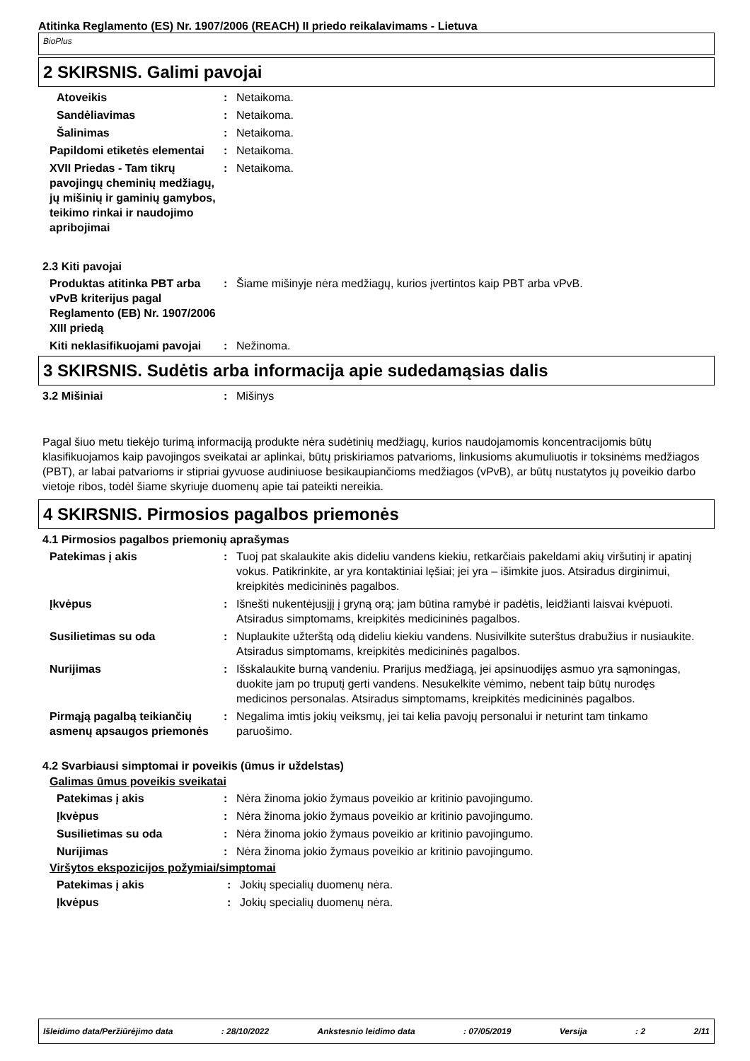Atitinka Reglamento (ES) Nr. 1907/2006 (REACH) II priedo reikalavimams - Lietuva
BioPlus
2 SKIRSNIS. Galimi pavojai
Atoveikis : Netaikoma.
Sandėliavimas : Netaikoma.
Šalinimas : Netaikoma.
Papildomi etiketės elementai
: Netaikoma.
XVII Priedas - Tam tikrų pavojingų cheminių medžiagų, jų mišinių ir gaminių gamybos, teikimo rinkai ir naudojimo apribojimai
: Netaikoma.
2.3 Kiti pavojai
Produktas atitinka PBT arba vPvB kriterijus pagal Reglamento (EB) Nr. 1907/2006 XIII priedą
: Šiame mišinyje nėra medžiagų, kurios įvertintos kaip PBT arba vPvB.
Kiti neklasifikuojami pavojai
: Nežinoma.
3 SKIRSNIS. Sudėtis arba informacija apie sudedamąsias dalis
3.2 Mišiniai : Mišinys
Pagal šiuo metu tiekėjo turimą informaciją produkte nėra sudėtinių medžiagų, kurios naudojamomis koncentracijomis būtų klasifikuojamos kaip pavojingos sveikatai ar aplinkai, būtų priskiriamos patvarioms, linkusioms akumuliuotis ir toksinėms medžiagos (PBT), ar labai patvarioms ir stipriai gyvuose audiniuose besikaupiančioms medžiagos (vPvB), ar būtų nustatytos jų poveikio darbo vietoje ribos, todėl šiame skyriuje duomenų apie tai pateikti nereikia.
4 SKIRSNIS. Pirmosios pagalbos priemonės
4.1 Pirmosios pagalbos priemonių aprašymas
Patekimas į akis : Tuoj pat skalaukite akis dideliu vandens kiekiu, retkarčiais pakeldami akių viršutinį ir apatinį vokus. Patikrinkite, ar yra kontaktiniai lęšiai; jei yra – išimkite juos. Atsiradus dirginimui, kreipkitės medicininės pagalbos.
Įkvėpus : Išnešti nukentėjusįjį į gryną orą; jam būtina ramybė ir padėtis, leidžianti laisvai kvėpuoti. Atsiradus simptomams, kreipkitės medicininės pagalbos.
Susilietimas su oda : Nuplaukite užterštą odą dideliu kiekiu vandens. Nusivilkite suterštus drabužius ir nusiaukite. Atsiradus simptomams, kreipkitės medicininės pagalbos.
Nurijimas : Išskalaukite burną vandeniu. Prarijus medžiagą, jei apsinuodijęs asmuo yra sąmoningas, duokite jam po truputį gerti vandens. Nesukelkite vėmimo, nebent taip būtų nurodęs medicinos personalas. Atsiradus simptomams, kreipkitės medicininės pagalbos.
Pirmąją pagalbą teikiančių asmenų apsaugos priemonės
: Negalima imtis jokių veiksmų, jei tai kelia pavojų personalui ir neturint tam tinkamo paruošimo.
4.2 Svarbiausi simptomai ir poveikis (ūmus ir uždelstas)
Galimas ūmus poveikis sveikatai
Patekimas į akis : Nėra žinoma jokio žymaus poveikio ar kritinio pavojingumo.
Įkvėpus : Nėra žinoma jokio žymaus poveikio ar kritinio pavojingumo.
Susilietimas su oda : Nėra žinoma jokio žymaus poveikio ar kritinio pavojingumo.
Nurijimas : Nėra žinoma jokio žymaus poveikio ar kritinio pavojingumo.
Viršytos ekspozicijos požymiai/simptomai
Patekimas į akis : Jokių specialių duomenų nėra.
Įkvėpus : Jokių specialių duomenų nėra.
Išleidimo data/Peržiūrėjimo data: 28/10/2022 Ankstesnio leidimo data: 07/05/2019 Versija: 2 2/11